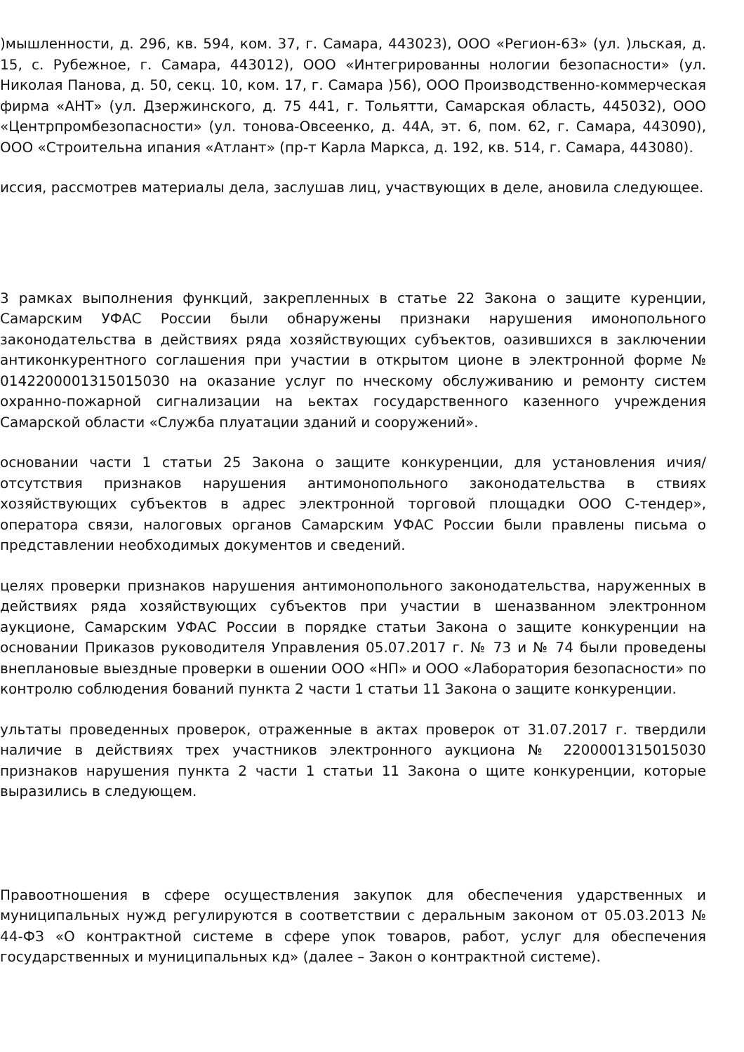)мышленности, д. 296, кв. 594, ком. 37, г. Самара, 443023), ООО «Регион-63» (ул. )льская, д. 15, с. Рубежное, г. Самара, 443012), ООО «Интегрированны нологии безопасности» (ул. Николая Панова, д. 50, секц. 10, ком. 17, г. Самара )56), ООО Производственно-коммерческая фирма «АНТ» (ул. Дзержинского, д. 75 441, г. Тольятти, Самарская область, 445032), ООО «Центрпромбезопасности» (ул. тонова-Овсеенко, д. 44А, эт. 6, пом. 62, г. Самара, 443090), ООО «Строительна ипания «Атлант» (пр-т Карла Маркса, д. 192, кв. 514, г. Самара, 443080).
иссия, рассмотрев материалы дела, заслушав лиц, участвующих в деле, ановила следующее.
3 рамках выполнения функций, закрепленных в статье 22 Закона о защите куренции, Самарским УФАС России были обнаружены признаки нарушения имонопольного законодательства в действиях ряда хозяйствующих субъектов, оазившихся в заключении антиконкурентного соглашения при участии в открытом ционе в электронной форме № 0142200001315015030 на оказание услуг по нческому обслуживанию и ремонту систем охранно-пожарной сигнализации на ьектах государственного казенного учреждения Самарской области «Служба плуатации зданий и сооружений».
основании части 1 статьи 25 Закона о защите конкуренции, для установления ичия/ отсутствия признаков нарушения антимонопольного законодательства в ствиях хозяйствующих субъектов в адрес электронной торговой площадки ООО С-тендер», оператора связи, налоговых органов Самарским УФАС России были правлены письма о представлении необходимых документов и сведений.
целях проверки признаков нарушения антимонопольного законодательства, наруженных в действиях ряда хозяйствующих субъектов при участии в шеназванном электронном аукционе, Самарским УФАС России в порядке статьи Закона о защите конкуренции на основании Приказов руководителя Управления 05.07.2017 г. № 73 и № 74 были проведены внеплановые выездные проверки в ошении ООО «НП» и ООО «Лаборатория безопасности» по контролю соблюдения бований пункта 2 части 1 статьи 11 Закона о защите конкуренции.
ультаты проведенных проверок, отраженные в актах проверок от 31.07.2017 г. твердили наличие в действиях трех участников электронного аукциона № 2200001315015030 признаков нарушения пункта 2 части 1 статьи 11 Закона о щите конкуренции, которые выразились в следующем.
Правоотношения в сфере осуществления закупок для обеспечения ударственных и муниципальных нужд регулируются в соответствии с деральным законом от 05.03.2013 № 44-ФЗ «О контрактной системе в сфере упок товаров, работ, услуг для обеспечения государственных и муниципальных кд» (далее – Закон о контрактной системе).